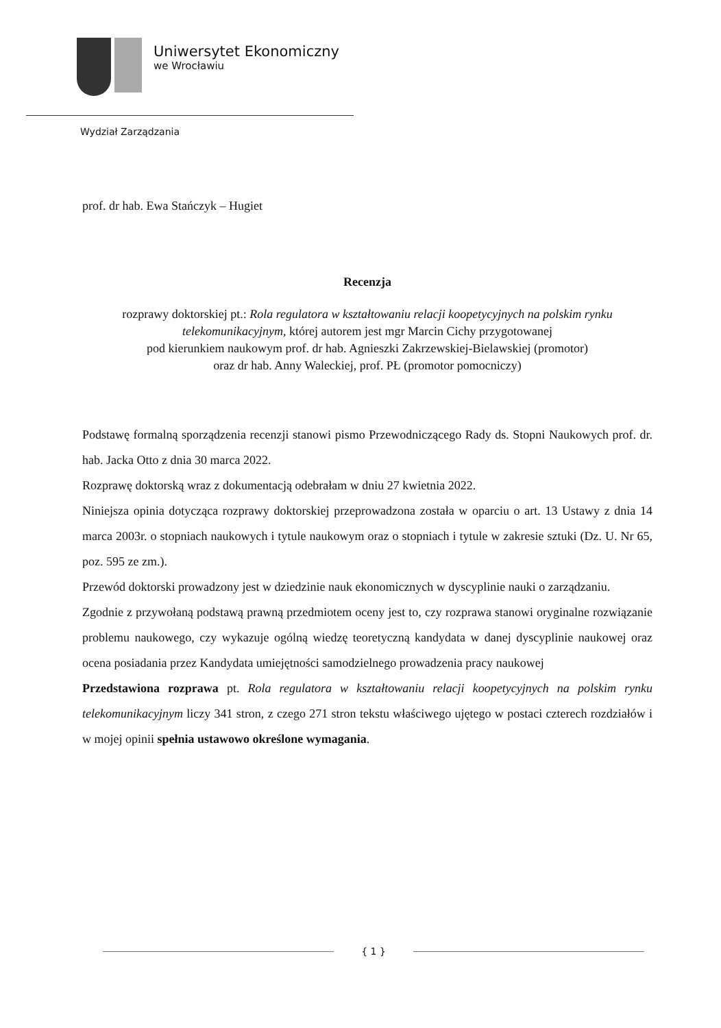Uniwersytet Ekonomiczny
we Wrocławiu
Wydział Zarządzania
prof. dr hab. Ewa Stańczyk – Hugiet
Recenzja
rozprawy doktorskiej pt.: Rola regulatora w kształtowaniu relacji koopetycyjnych na polskim rynku telekomunikacyjnym, której autorem jest mgr Marcin Cichy przygotowanej
pod kierunkiem naukowym prof. dr hab. Agnieszki Zakrzewskiej-Bielawskiej (promotor)
oraz dr hab. Anny Waleckiej, prof. PŁ (promotor pomocniczy)
Podstawę formalną sporządzenia recenzji stanowi pismo Przewodniczącego Rady ds. Stopni Naukowych prof. dr. hab. Jacka Otto z dnia 30 marca 2022.
Rozprawę doktorską wraz z dokumentacją odebrałam w dniu 27 kwietnia 2022.
Niniejsza opinia dotycząca rozprawy doktorskiej przeprowadzona została w oparciu o art. 13 Ustawy z dnia 14 marca 2003r. o stopniach naukowych i tytule naukowym oraz o stopniach i tytule w zakresie sztuki (Dz. U. Nr 65, poz. 595 ze zm.).
Przewód doktorski prowadzony jest w dziedzinie nauk ekonomicznych w dyscyplinie nauki o zarządzaniu.
Zgodnie z przywołaną podstawą prawną przedmiotem oceny jest to, czy rozprawa stanowi oryginalne rozwiązanie problemu naukowego, czy wykazuje ogólną wiedzę teoretyczną kandydata w danej dyscyplinie naukowej oraz ocena posiadania przez Kandydata umiejętności samodzielnego prowadzenia pracy naukowej
Przedstawiona rozprawa pt. Rola regulatora w kształtowaniu relacji koopetycyjnych na polskim rynku telekomunikacyjnym liczy 341 stron, z czego 271 stron tekstu właściwego ujętego w postaci czterech rozdziałów i w mojej opinii spełnia ustawowo określone wymagania.
{ 1 }